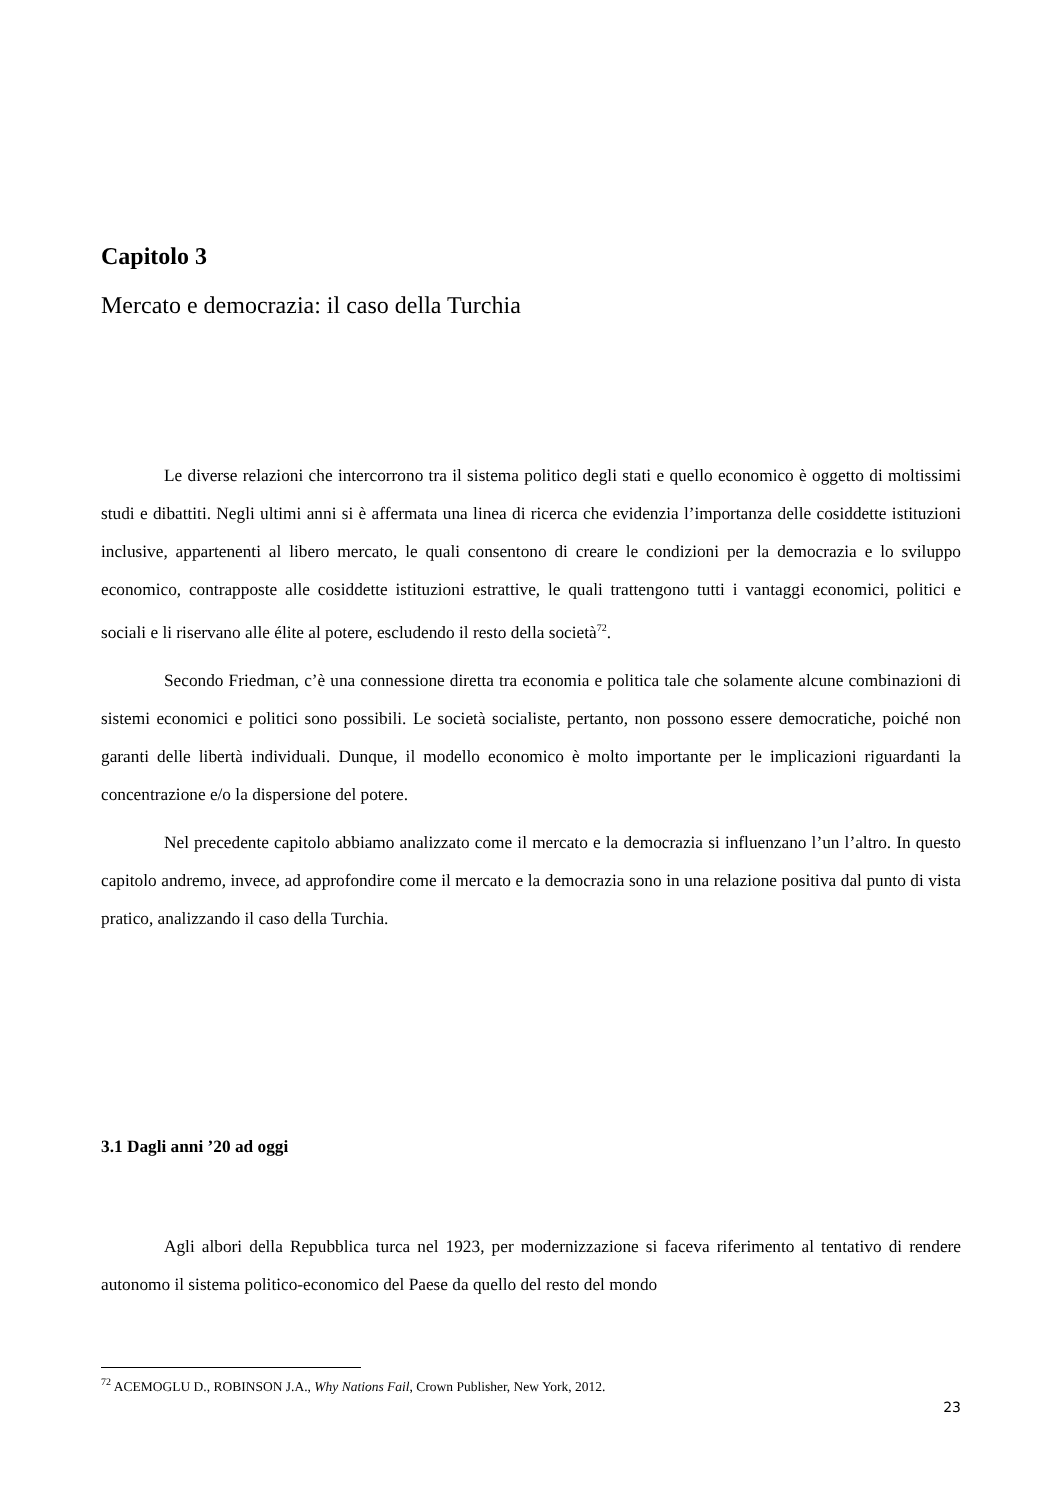Capitolo 3
Mercato e democrazia: il caso della Turchia
Le diverse relazioni che intercorrono tra il sistema politico degli stati e quello economico è oggetto di moltissimi studi e dibattiti. Negli ultimi anni si è affermata una linea di ricerca che evidenzia l’importanza delle cosiddette istituzioni inclusive, appartenenti al libero mercato, le quali consentono di creare le condizioni per la democrazia e lo sviluppo economico, contrapposte alle cosiddette istituzioni estrattive, le quali trattengono tutti i vantaggi economici, politici e sociali e li riservano alle élite al potere, escludendo il resto della società<sup>72</sup>.
Secondo Friedman, c’è una connessione diretta tra economia e politica tale che solamente alcune combinazioni di sistemi economici e politici sono possibili. Le società socialiste, pertanto, non possono essere democratiche, poiché non garanti delle libertà individuali. Dunque, il modello economico è molto importante per le implicazioni riguardanti la concentrazione e/o la dispersione del potere.
Nel precedente capitolo abbiamo analizzato come il mercato e la democrazia si influenzano l’un l’altro. In questo capitolo andremo, invece, ad approfondire come il mercato e la democrazia sono in una relazione positiva dal punto di vista pratico, analizzando il caso della Turchia.
3.1 Dagli anni ’20 ad oggi
Agli albori della Repubblica turca nel 1923, per modernizzazione si faceva riferimento al tentativo di rendere autonomo il sistema politico-economico del Paese da quello del resto del mondo
<sup>72</sup> ACEMOGLU D., ROBINSON J.A., Why Nations Fail, Crown Publisher, New York, 2012.
23